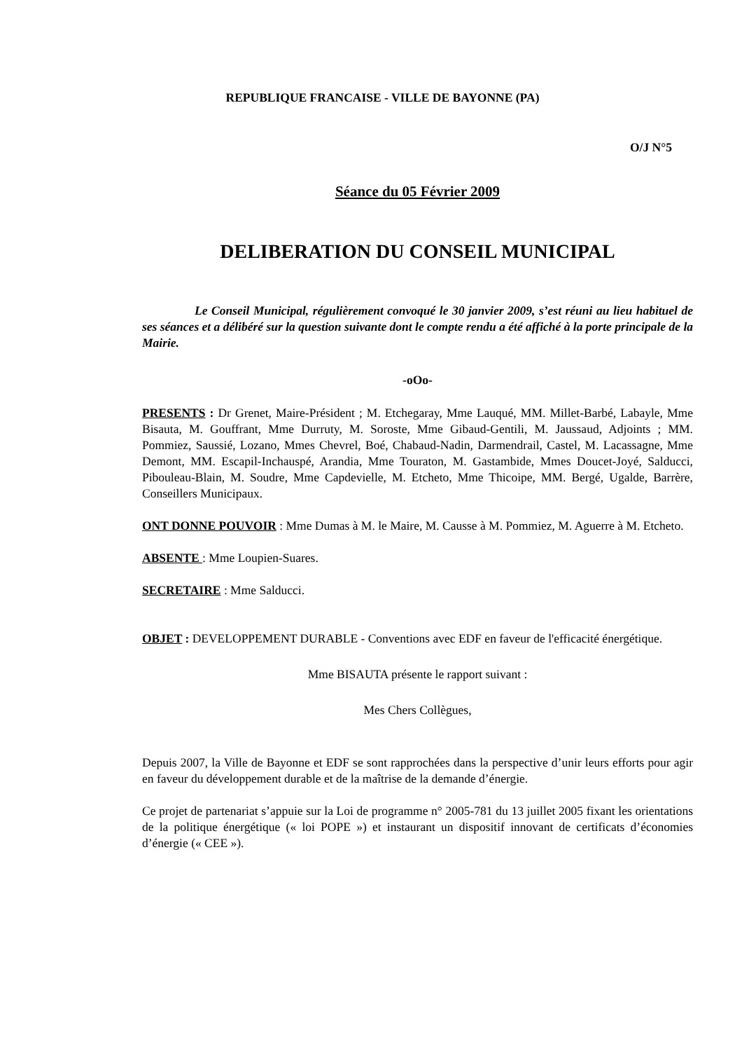REPUBLIQUE FRANCAISE - VILLE DE BAYONNE (PA)
O/J N°5
Séance du 05 Février 2009
DELIBERATION DU CONSEIL MUNICIPAL
Le Conseil Municipal, régulièrement convoqué le 30 janvier 2009, s’est réuni au lieu habituel de ses séances et a délibéré sur la question suivante dont le compte rendu a été affiché à la porte principale de la Mairie.
-oOo-
PRESENTS : Dr Grenet, Maire-Président ; M. Etchegaray, Mme Lauqué, MM. Millet-Barbé, Labayle, Mme Bisauta, M. Gouffrant, Mme Durruty, M. Soroste, Mme Gibaud-Gentili, M. Jaussaud, Adjoints ; MM. Pommiez, Saussié, Lozano, Mmes Chevrel, Boé, Chabaud-Nadin, Darmendrail, Castel, M. Lacassagne, Mme Demont, MM. Escapil-Inchauspé, Arandia, Mme Touraton, M. Gastambide, Mmes Doucet-Joyé, Salducci, Pibouleau-Blain, M. Soudre, Mme Capdevielle, M. Etcheto, Mme Thicoipe, MM. Bergé, Ugalde, Barrère, Conseillers Municipaux.
ONT DONNE POUVOIR : Mme Dumas à M. le Maire, M. Causse à M. Pommiez, M. Aguerre à M. Etcheto.
ABSENTE : Mme Loupien-Suares.
SECRETAIRE : Mme Salducci.
OBJET : DEVELOPPEMENT DURABLE - Conventions avec EDF en faveur de l'efficacité énergétique.
Mme BISAUTA présente le rapport suivant :
Mes Chers Collègues,
Depuis 2007, la Ville de Bayonne et EDF se sont rapprochées dans la perspective d’unir leurs efforts pour agir en faveur du développement durable et de la maîtrise de la demande d’énergie.
Ce projet de partenariat s’appuie sur la Loi de programme n° 2005-781 du 13 juillet 2005 fixant les orientations de la politique énergétique (« loi POPE ») et instaurant un dispositif innovant de certificats d’économies d’énergie (« CEE »).